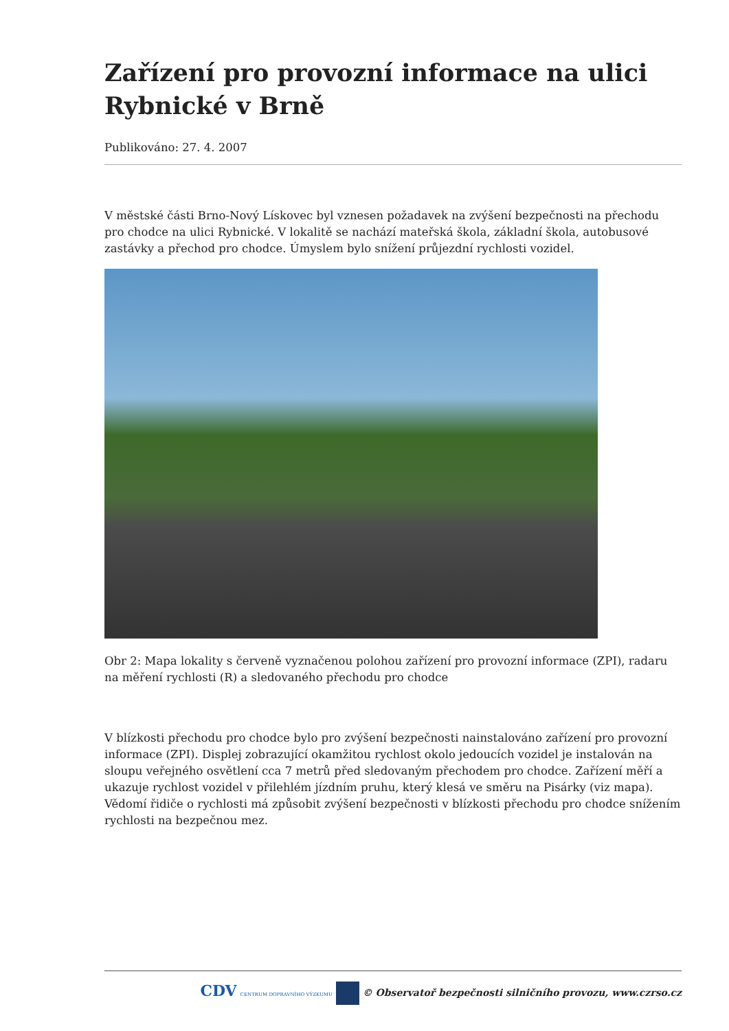Zařízení pro provozní informace na ulici Rybnické v Brně
Publikováno: 27. 4. 2007
V městské části Brno-Nový Lískovec byl vznesen požadavek na zvýšení bezpečnosti na přechodu pro chodce na ulici Rybnické. V lokalitě se nachází mateřská škola, základní škola, autobusové zastávky a přechod pro chodce. Úmyslem bylo snížení průjezdní rychlosti vozidel.
Obr 2: Mapa lokality s červeně vyznačenou polohou zařízení pro provozní informace (ZPI), radaru na měření rychlosti (R) a sledovaného přechodu pro chodce
V blízkosti přechodu pro chodce bylo pro zvýšení bezpečnosti nainstalováno zařízení pro provozní informace (ZPI). Displej zobrazující okamžitou rychlost okolo jedoucích vozidel je instalován na sloupu veřejného osvětlení cca 7 metrů před sledovaným přechodem pro chodce. Zařízení měří a ukazuje rychlost vozidel v přilehlém jízdním pruhu, který klesá ve směru na Pisárky (viz mapa). Vědomí řidiče o rychlosti má způsobit zvýšení bezpečnosti v blízkosti přechodu pro chodce snížením rychlosti na bezpečnou mez.
CDV CENTRUM DOPRAVNÍHO VÝZKUMU © Observatoř bezpečnosti silničního provozu, www.czrso.cz